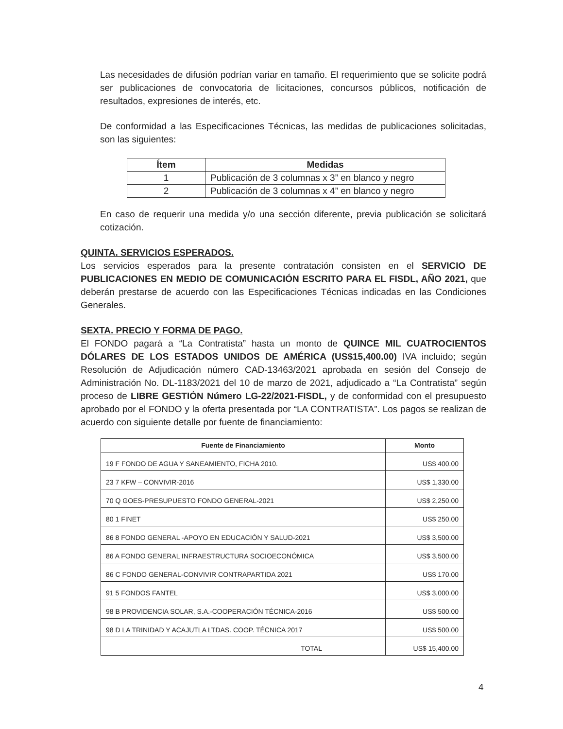Las necesidades de difusión podrían variar en tamaño. El requerimiento que se solicite podrá ser publicaciones de convocatoria de licitaciones, concursos públicos, notificación de resultados, expresiones de interés, etc.
De conformidad a las Especificaciones Técnicas, las medidas de publicaciones solicitadas, son las siguientes:
| Ítem | Medidas |
| --- | --- |
| 1 | Publicación de 3 columnas x 3” en blanco y negro |
| 2 | Publicación de 3 columnas x 4” en blanco y negro |
En caso de requerir una medida y/o una sección diferente, previa publicación se solicitará cotización.
QUINTA. SERVICIOS ESPERADOS.
Los servicios esperados para la presente contratación consisten en el SERVICIO DE PUBLICACIONES EN MEDIO DE COMUNICACIÓN ESCRITO PARA EL FISDL, AÑO 2021, que deberán prestarse de acuerdo con las Especificaciones Técnicas indicadas en las Condiciones Generales.
SEXTA. PRECIO Y FORMA DE PAGO.
El FONDO pagará a “La Contratista” hasta un monto de QUINCE MIL CUATROCIENTOS DÓLARES DE LOS ESTADOS UNIDOS DE AMÉRICA (US$15,400.00) IVA incluido; según Resolución de Adjudicación número CAD-13463/2021 aprobada en sesión del Consejo de Administración No. DL-1183/2021 del 10 de marzo de 2021, adjudicado a “La Contratista” según proceso de LIBRE GESTIÓN Número LG-22/2021-FISDL, y de conformidad con el presupuesto aprobado por el FONDO y la oferta presentada por “LA CONTRATISTA”. Los pagos se realizan de acuerdo con siguiente detalle por fuente de financiamiento:
| Fuente de Financiamiento | Monto |
| --- | --- |
| 19 F FONDO DE AGUA Y SANEAMIENTO, FICHA 2010. | US$ 400.00 |
| 23 7 KFW – CONVIVIR-2016 | US$ 1,330.00 |
| 70 Q GOES-PRESUPUESTO FONDO GENERAL-2021 | US$ 2,250.00 |
| 80 1 FINET | US$ 250.00 |
| 86 8 FONDO GENERAL -APOYO EN EDUCACIÓN Y SALUD-2021 | US$ 3,500.00 |
| 86 A FONDO GENERAL INFRAESTRUCTURA SOCIOECONÓMICA | US$ 3,500.00 |
| 86 C FONDO GENERAL-CONVIVIR CONTRAPARTIDA 2021 | US$ 170.00 |
| 91 5 FONDOS FANTEL | US$ 3,000.00 |
| 98 B PROVIDENCIA SOLAR, S.A.-COOPERACIÓN TÉCNICA-2016 | US$ 500.00 |
| 98 D LA TRINIDAD Y ACAJUTLA LTDAS. COOP. TÉCNICA 2017 | US$ 500.00 |
| TOTAL | US$ 15,400.00 |
4